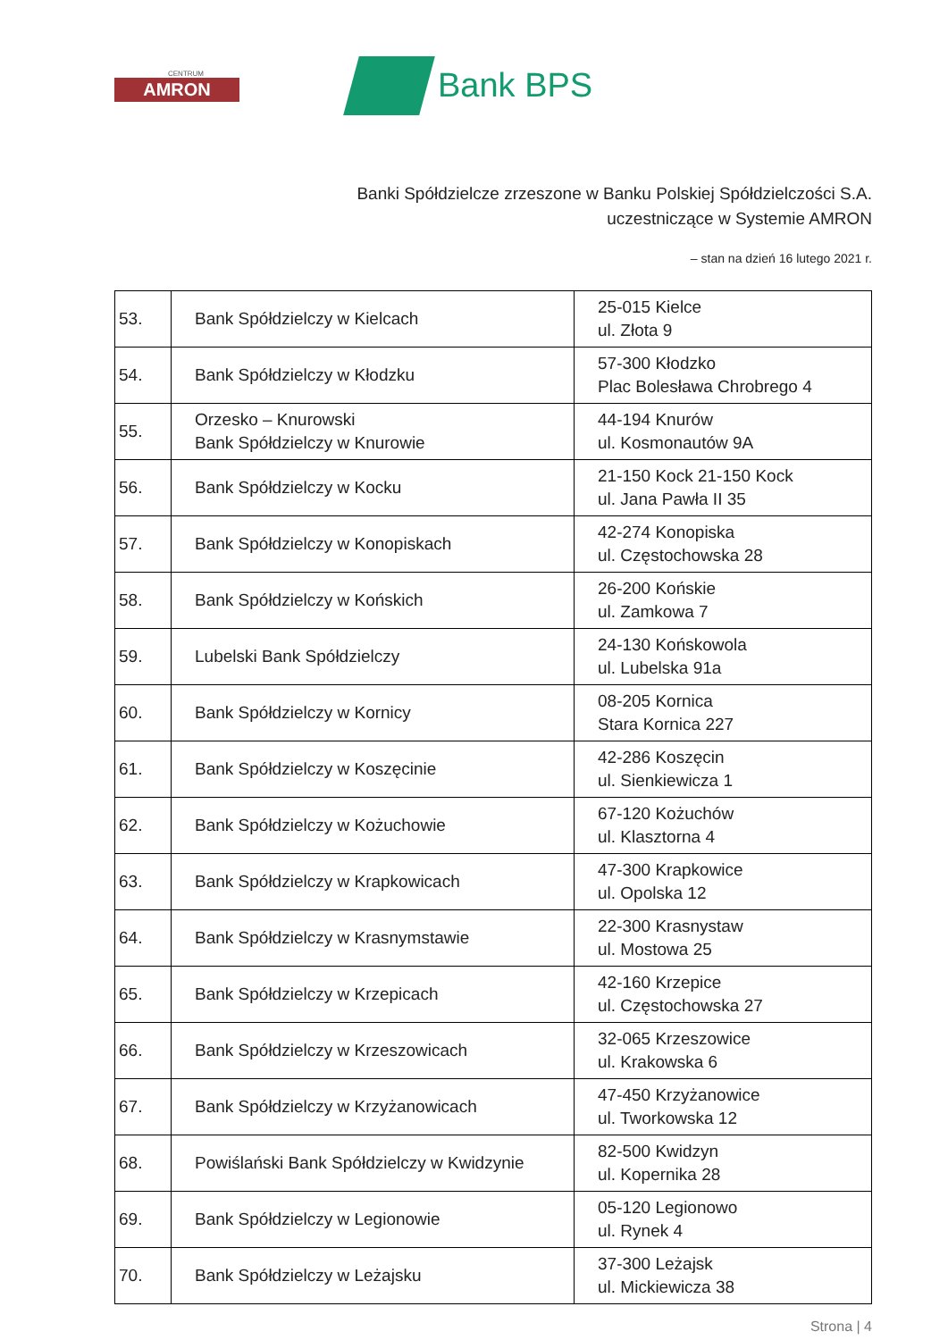CENTRUM
AMRON
Bank BPS
Banki Spółdzielcze zrzeszone w Banku Polskiej Spółdzielczości S.A.
uczestniczące w Systemie AMRON
– stan na dzień 16 lutego 2021 r.
| 53. | Bank Spółdzielczy w Kielcach | 25-015 Kielce ul. Złota 9 |
| 54. | Bank Spółdzielczy w Kłodzku | 57-300 Kłodzko Plac Bolesława Chrobrego 4 |
| 55. | Orzesko – Knurowski Bank Spółdzielczy w Knurowie | 44-194 Knurów ul. Kosmonautów 9A |
| 56. | Bank Spółdzielczy w Kocku | 21-150 Kock 21-150 Kock ul. Jana Pawła II 35 |
| 57. | Bank Spółdzielczy w Konopiskach | 42-274 Konopiska ul. Częstochowska 28 |
| 58. | Bank Spółdzielczy w Końskich | 26-200 Końskie ul. Zamkowa 7 |
| 59. | Lubelski Bank Spółdzielczy | 24-130 Końskowola ul. Lubelska 91a |
| 60. | Bank Spółdzielczy w Kornicy | 08-205 Kornica Stara Kornica 227 |
| 61. | Bank Spółdzielczy w Koszęcinie | 42-286 Koszęcin ul. Sienkiewicza 1 |
| 62. | Bank Spółdzielczy w Kożuchowie | 67-120 Kożuchów ul. Klasztorna 4 |
| 63. | Bank Spółdzielczy w Krapkowicach | 47-300 Krapkowice ul. Opolska 12 |
| 64. | Bank Spółdzielczy w Krasnymstawie | 22-300 Krasnystaw ul. Mostowa 25 |
| 65. | Bank Spółdzielczy w Krzepicach | 42-160 Krzepice ul. Częstochowska 27 |
| 66. | Bank Spółdzielczy w Krzeszowicach | 32-065 Krzeszowice ul. Krakowska 6 |
| 67. | Bank Spółdzielczy w Krzyżanowicach | 47-450 Krzyżanowice ul. Tworkowska 12 |
| 68. | Powiślański Bank Spółdzielczy w Kwidzynie | 82-500 Kwidzyn ul. Kopernika 28 |
| 69. | Bank Spółdzielczy w Legionowie | 05-120 Legionowo ul. Rynek 4 |
| 70. | Bank Spółdzielczy w Leżajsku | 37-300 Leżajsk ul. Mickiewicza 38 |
Strona | 4